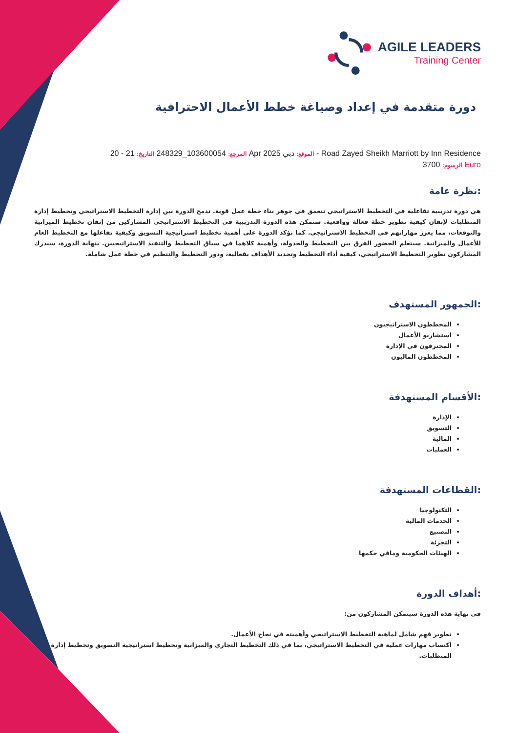AGILE LEADERS
Training Center
دورة متقدمة في إعداد وصياغة خطط الأعمال الاحترافية
المرجع: 103600054_248329 التاريخ: 21 - 20 Apr 2025 الموقع: دبي - Road Zayed Sheikh Marriott by Inn Residence
الرسوم: 3700 Euro
نظرة عامة:
هي دورة تدريبية تفاعلية في التخطيط الاستراتيجي تتعمق في جوهر بناء خطة عمل قوية. تدمج الدورة بين إدارة التخطيط الاستراتيجي وتخطيط إدارة المتطلبات لإتقان كيفية تطوير خطة فعالة وواقعية. ستمكن هذه الدورة التدريبية في التخطيط الاستراتيجي المشاركين من إتقان تخطيط الميزانية والتوقعات، مما يعزز مهاراتهم في التخطيط الاستراتيجي. كما تؤكد الدورة على أهمية تخطيط استراتيجية التسويق وكيفية تفاعلها مع التخطيط العام للأعمال والميزانية. سيتعلم الحضور الفرق بين التخطيط والجدولة، وأهمية كلاهما في سياق التخطيط والتنفيذ الاستراتيجيين. بنهاية الدورة، سيدرك المشاركون تطوير التخطيط الاستراتيجي، كيفية أداء التخطيط وتحديد الأهداف بفعالية، ودور التخطيط والتنظيم في خطة عمل شاملة.
الجمهور المستهدف:
المخططون الاستراتيجيون
استشاريو الأعمال
المحترفون في الإدارة
المخططون الماليون
الأقسام المستهدفة:
الإدارة
التسويق
المالية
العمليات
القطاعات المستهدفة:
التكنولوجيا
الخدمات المالية
التصنيع
التجزئة
الهيئات الحكومية ومافي حكمها
أهداف الدورة:
في نهاية هذه الدورة سيتمكن المشاركون من:
تطوير فهم شامل لماهية التخطيط الاستراتيجي وأهميته في نجاح الأعمال.
اكتساب مهارات عملية في التخطيط الاستراتيجي، بما في ذلك التخطيط التجاري والميزانية وتخطيط استراتيجية التسويق وتخطيط إدارة المتطلبات.